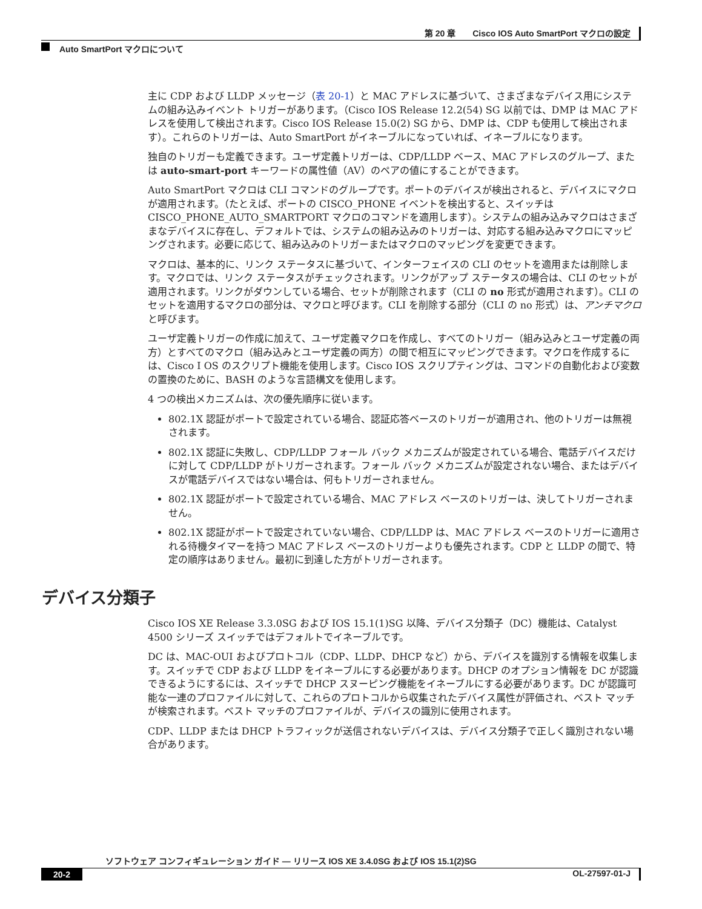第 20 章　　Cisco IOS Auto SmartPort マクロの設定
Auto SmartPort マクロについて
主に CDP および LLDP メッセージ（表 20-1）と MAC アドレスに基づいて、さまざまなデバイス用にシステムの組み込みイベント トリガーがあります。（Cisco IOS Release 12.2(54) SG 以前では、DMP は MAC アドレスを使用して検出されます。Cisco IOS Release 15.0(2) SG から、DMP は、CDP も使用して検出されます）。これらのトリガーは、Auto SmartPort がイネーブルになっていれば、イネーブルになります。
独自のトリガーも定義できます。ユーザ定義トリガーは、CDP/LLDP ベース、MAC アドレスのグループ、または auto-smart-port キーワードの属性値（AV）のペアの値にすることができます。
Auto SmartPort マクロは CLI コマンドのグループです。ポートのデバイスが検出されると、デバイスにマクロが適用されます。（たとえば、ポートの CISCO_PHONE イベントを検出すると、スイッチは CISCO_PHONE_AUTO_SMARTPORT マクロのコマンドを適用します）。システムの組み込みマクロはさまざまなデバイスに存在し、デフォルトでは、システムの組み込みのトリガーは、対応する組み込みマクロにマッピングされます。必要に応じて、組み込みのトリガーまたはマクロのマッピングを変更できます。
マクロは、基本的に、リンク ステータスに基づいて、インターフェイスの CLI のセットを適用または削除します。マクロでは、リンク ステータスがチェックされます。リンクがアップ ステータスの場合は、CLI のセットが適用されます。リンクがダウンしている場合、セットが削除されます（CLI の no 形式が適用されます）。CLI のセットを適用するマクロの部分は、マクロと呼びます。CLI を削除する部分（CLI の no 形式）は、アンチマクロと呼びます。
ユーザ定義トリガーの作成に加えて、ユーザ定義マクロを作成し、すべてのトリガー（組み込みとユーザ定義の両方）とすべてのマクロ（組み込みとユーザ定義の両方）の間で相互にマッピングできます。マクロを作成するには、Cisco I OS のスクリプト機能を使用します。Cisco IOS スクリプティングは、コマンドの自動化および変数の置換のために、BASH のような言語構文を使用します。
4 つの検出メカニズムは、次の優先順序に従います。
802.1X 認証がポートで設定されている場合、認証応答ベースのトリガーが適用され、他のトリガーは無視されます。
802.1X 認証に失敗し、CDP/LLDP フォール バック メカニズムが設定されている場合、電話デバイスだけに対して CDP/LLDP がトリガーされます。フォール バック メカニズムが設定されない場合、またはデバイスが電話デバイスではない場合は、何もトリガーされません。
802.1X 認証がポートで設定されている場合、MAC アドレス ベースのトリガーは、決してトリガーされません。
802.1X 認証がポートで設定されていない場合、CDP/LLDP は、MAC アドレス ベースのトリガーに適用される待機タイマーを持つ MAC アドレス ベースのトリガーよりも優先されます。CDP と LLDP の間で、特定の順序はありません。最初に到達した方がトリガーされます。
デバイス分類子
Cisco IOS XE Release 3.3.0SG および IOS 15.1(1)SG 以降、デバイス分類子（DC）機能は、Catalyst 4500 シリーズ スイッチではデフォルトでイネーブルです。
DC は、MAC-OUI およびプロトコル（CDP、LLDP、DHCP など）から、デバイスを識別する情報を収集します。スイッチで CDP および LLDP をイネーブルにする必要があります。DHCP のオプション情報を DC が認識できるようにするには、スイッチで DHCP スヌーピング機能をイネーブルにする必要があります。DC が認識可能な一連のプロファイルに対して、これらのプロトコルから収集されたデバイス属性が評価され、ベスト マッチが検索されます。ベスト マッチのプロファイルが、デバイスの識別に使用されます。
CDP、LLDP または DHCP トラフィックが送信されないデバイスは、デバイス分類子で正しく識別されない場合があります。
ソフトウェア コンフィギュレーション ガイド — リリース IOS XE 3.4.0SG および IOS 15.1(2)SG
20-2 OL-27597-01-J